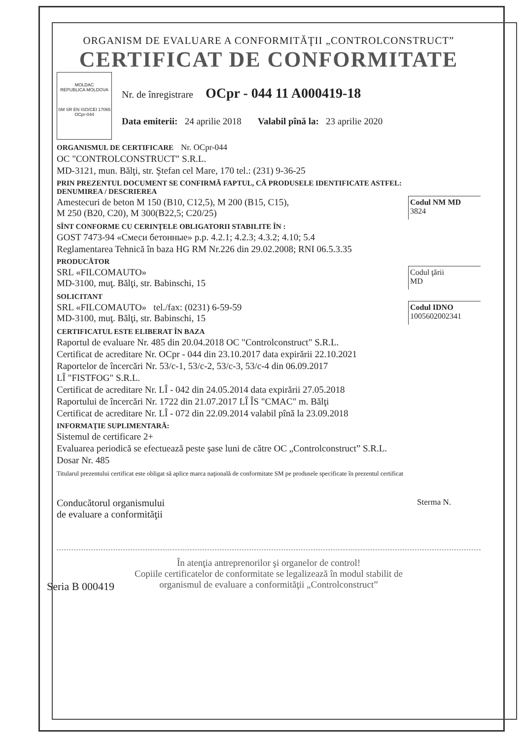ORGANISM DE EVALUARE A CONFORMITĂŢII „CONTROLCONSTRUCT”
CERTIFICAT DE CONFORMITATE
MOLDAC
REPUBLICA MOLDOVA
SM SR EN ISO/CEI 17065
OCpr-044
Nr. de înregistrare OCpr - 044 11 A000419-18
Data emiterii: 24 aprilie 2018 Valabil pînă la: 23 aprilie 2020
ORGANISMUL DE CERTIFICARE Nr. OCpr-044
OC "CONTROLCONSTRUCT" S.R.L.
MD-3121, mun. Bălţi, str. Ştefan cel Mare, 170 tel.: (231) 9-36-25
PRIN PREZENTUL DOCUMENT SE CONFIRMĂ FAPTUL, CĂ PRODUSELE IDENTIFICATE ASTFEL:
DENUMIREA / DESCRIEREA
Amestecuri de beton M 150 (B10, C12,5), M 200 (B15, C15),
M 250 (B20, C20), M 300(B22,5; C20/25)
Codul NM MD
3824
SÎNT CONFORME CU CERINŢELE OBLIGATORII STABILITE ÎN :
GOST 7473-94 «Смеси бетонные» p.p. 4.2.1; 4.2.3; 4.3.2; 4.10; 5.4
Reglamentarea Tehnică în baza HG RM Nr.226 din 29.02.2008; RNI 06.5.3.35
PRODUCĂTOR
SRL «FILCOMAUTO»
MD-3100, muţ. Bălţi, str. Babinschi, 15
Codul ţării
MD
SOLICITANT
SRL «FILCOMAUTO» tel./fax: (0231) 6-59-59
MD-3100, muţ. Bălţi, str. Babinschi, 15
Codul IDNO
1005602002341
CERTIFICATUL ESTE ELIBERAT ÎN BAZA
Raportul de evaluare Nr. 485 din 20.04.2018 OC "Controlconstruct" S.R.L.
Certificat de acreditare Nr. OCpr - 044 din 23.10.2017 data expirării 22.10.2021
Raportelor de încercări Nr. 53/c-1, 53/c-2, 53/c-3, 53/c-4 din 06.09.2017
LÎ "FISTFOG" S.R.L.
Certificat de acreditare Nr. LÎ - 042 din 24.05.2014 data expirării 27.05.2018
Raportului de încercări Nr. 1722 din 21.07.2017 LÎ ÎS "CMAC" m. Bălţi
Certificat de acreditare Nr. LÎ - 072 din 22.09.2014 valabil pînă la 23.09.2018
INFORMAŢIE SUPLIMENTARĂ:
Sistemul de certificare 2+
Evaluarea periodică se efectuează peste şase luni de către OC „Controlconstruct” S.R.L.
Dosar Nr. 485
Titularul prezentului certificat este obligat să aplice marca naţională de conformitate SM pe produsele specificate în prezentul certificat
Conducătorul organismului
de evaluare a conformităţii
Sterma N.
În atenţia antreprenorilor şi organelor de control!
Copiile certificatelor de conformitate se legalizează în modul stabilit de
organismul de evaluare a conformităţii „Controlconstruct”
Seria B 000419